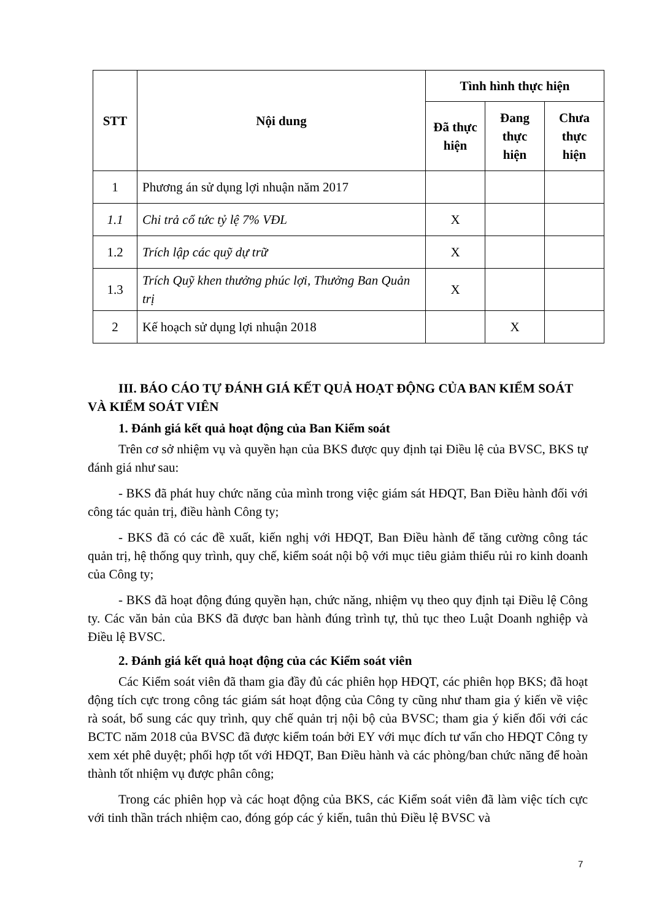| STT | Nội dung | Tình hình thực hiện | | |
| --- | --- | --- | --- | --- |
| | | Đã thực hiện | Đang thực hiện | Chưa thực hiện |
| 1 | Phương án sử dụng lợi nhuận năm 2017 | | | |
| 1.1 | Chi trả cổ tức tỷ lệ 7% VĐL | X | | |
| 1.2 | Trích lập các quỹ dự trữ | X | | |
| 1.3 | Trích Quỹ khen thưởng phúc lợi, Thưởng Ban Quản trị | X | | |
| 2 | Kế hoạch sử dụng lợi nhuận 2018 | | X | |
III. BÁO CÁO TỰ ĐÁNH GIÁ KẾT QUẢ HOẠT ĐỘNG CỦA BAN KIỂM SOÁT VÀ KIỂM SOÁT VIÊN
1. Đánh giá kết quả hoạt động của Ban Kiểm soát
Trên cơ sở nhiệm vụ và quyền hạn của BKS được quy định tại Điều lệ của BVSC, BKS tự đánh giá như sau:
- BKS đã phát huy chức năng của mình trong việc giám sát HĐQT, Ban Điều hành đối với công tác quản trị, điều hành Công ty;
- BKS đã có các đề xuất, kiến nghị với HĐQT, Ban Điều hành để tăng cường công tác quản trị, hệ thống quy trình, quy chế, kiểm soát nội bộ với mục tiêu giảm thiểu rủi ro kinh doanh của Công ty;
- BKS đã hoạt động đúng quyền hạn, chức năng, nhiệm vụ theo quy định tại Điều lệ Công ty. Các văn bản của BKS đã được ban hành đúng trình tự, thủ tục theo Luật Doanh nghiệp và Điều lệ BVSC.
2. Đánh giá kết quả hoạt động của các Kiểm soát viên
Các Kiểm soát viên đã tham gia đầy đủ các phiên họp HĐQT, các phiên họp BKS; đã hoạt động tích cực trong công tác giám sát hoạt động của Công ty cũng như tham gia ý kiến về việc rà soát, bổ sung các quy trình, quy chế quản trị nội bộ của BVSC; tham gia ý kiến đối với các BCTC năm 2018 của BVSC đã được kiểm toán bởi EY với mục đích tư vấn cho HĐQT Công ty xem xét phê duyệt; phối hợp tốt với HĐQT, Ban Điều hành và các phòng/ban chức năng để hoàn thành tốt nhiệm vụ được phân công;
Trong các phiên họp và các hoạt động của BKS, các Kiểm soát viên đã làm việc tích cực với tinh thần trách nhiệm cao, đóng góp các ý kiến, tuân thủ Điều lệ BVSC và
7